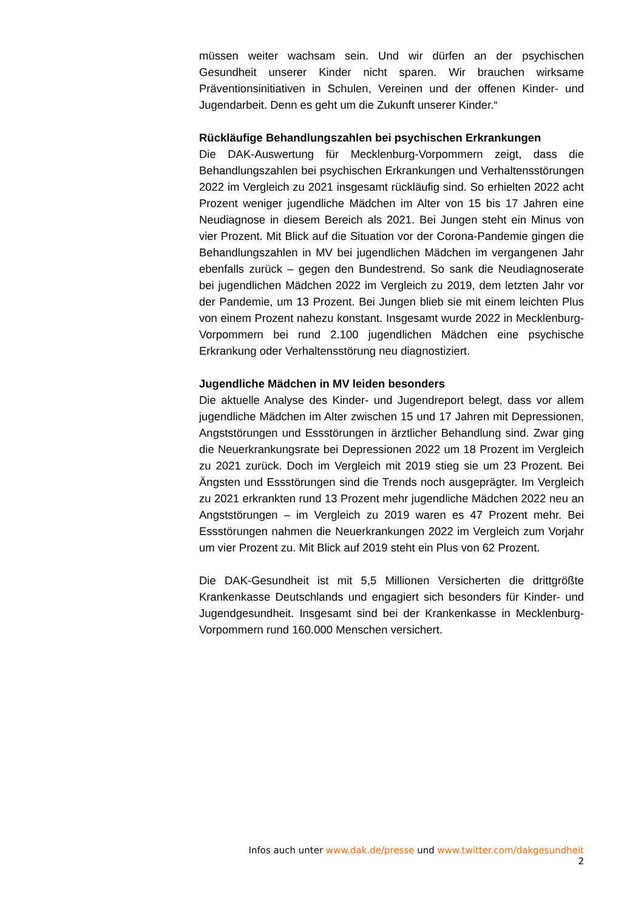müssen weiter wachsam sein. Und wir dürfen an der psychischen Gesundheit unserer Kinder nicht sparen. Wir brauchen wirksame Präventionsinitiativen in Schulen, Vereinen und der offenen Kinder- und Jugendarbeit. Denn es geht um die Zukunft unserer Kinder.“
Rückläufige Behandlungszahlen bei psychischen Erkrankungen
Die DAK-Auswertung für Mecklenburg-Vorpommern zeigt, dass die Behandlungszahlen bei psychischen Erkrankungen und Verhaltensstörungen 2022 im Vergleich zu 2021 insgesamt rückläufig sind. So erhielten 2022 acht Prozent weniger jugendliche Mädchen im Alter von 15 bis 17 Jahren eine Neudiagnose in diesem Bereich als 2021. Bei Jungen steht ein Minus von vier Prozent. Mit Blick auf die Situation vor der Corona-Pandemie gingen die Behandlungszahlen in MV bei jugendlichen Mädchen im vergangenen Jahr ebenfalls zurück – gegen den Bundestrend. So sank die Neudiagnoserate bei jugendlichen Mädchen 2022 im Vergleich zu 2019, dem letzten Jahr vor der Pandemie, um 13 Prozent. Bei Jungen blieb sie mit einem leichten Plus von einem Prozent nahezu konstant. Insgesamt wurde 2022 in Mecklenburg-Vorpommern bei rund 2.100 jugendlichen Mädchen eine psychische Erkrankung oder Verhaltensstörung neu diagnostiziert.
Jugendliche Mädchen in MV leiden besonders
Die aktuelle Analyse des Kinder- und Jugendreport belegt, dass vor allem jugendliche Mädchen im Alter zwischen 15 und 17 Jahren mit Depressionen, Angststörungen und Essstörungen in ärztlicher Behandlung sind. Zwar ging die Neuerkrankungsrate bei Depressionen 2022 um 18 Prozent im Vergleich zu 2021 zurück. Doch im Vergleich mit 2019 stieg sie um 23 Prozent. Bei Ängsten und Essstörungen sind die Trends noch ausgeprägter. Im Vergleich zu 2021 erkrankten rund 13 Prozent mehr jugendliche Mädchen 2022 neu an Angststörungen – im Vergleich zu 2019 waren es 47 Prozent mehr. Bei Essstörungen nahmen die Neuerkrankungen 2022 im Vergleich zum Vorjahr um vier Prozent zu. Mit Blick auf 2019 steht ein Plus von 62 Prozent.
Die DAK-Gesundheit ist mit 5,5 Millionen Versicherten die drittgrößte Krankenkasse Deutschlands und engagiert sich besonders für Kinder- und Jugendgesundheit. Insgesamt sind bei der Krankenkasse in Mecklenburg-Vorpommern rund 160.000 Menschen versichert.
Infos auch unter www.dak.de/presse und www.twitter.com/dakgesundheit 2